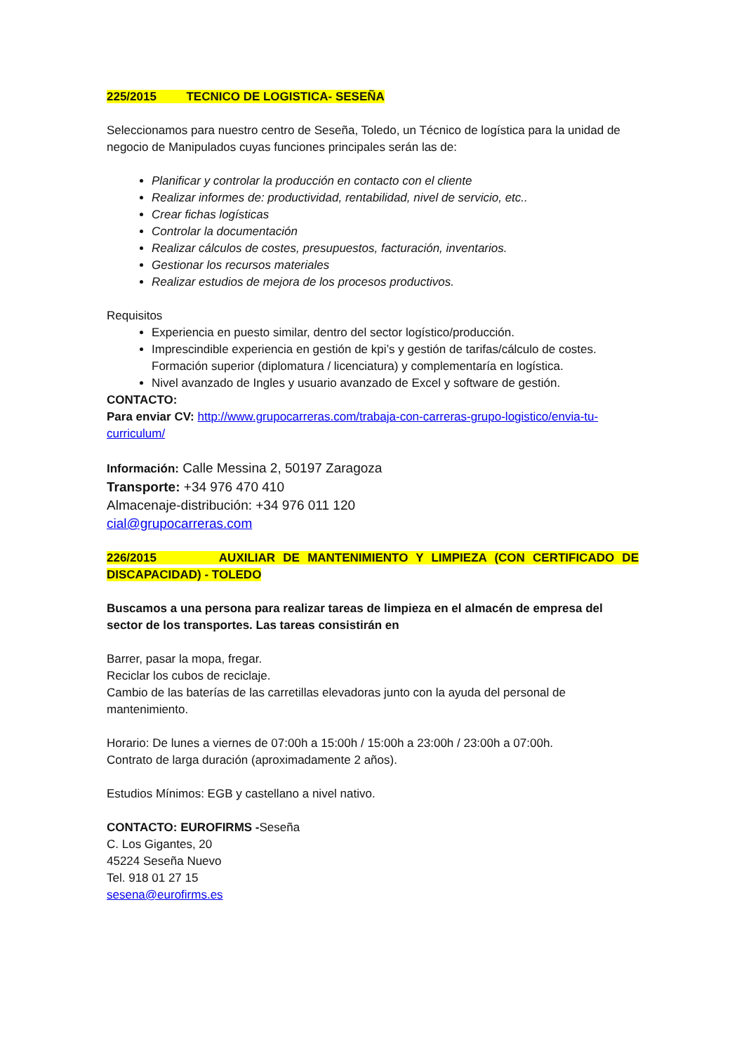225/2015 TECNICO DE LOGISTICA- SESEÑA
Seleccionamos para nuestro centro de Seseña, Toledo, un Técnico de logística para la unidad de negocio de Manipulados cuyas funciones principales serán las de:
Planificar y controlar la producción en contacto con el cliente
Realizar informes de: productividad, rentabilidad, nivel de servicio, etc..
Crear fichas logísticas
Controlar la documentación
Realizar cálculos de costes, presupuestos, facturación, inventarios.
Gestionar los recursos materiales
Realizar estudios de mejora de los procesos productivos.
Requisitos
Experiencia en puesto similar, dentro del sector logístico/producción.
Imprescindible experiencia en gestión de kpi’s y gestión de tarifas/cálculo de costes. Formación superior (diplomatura / licenciatura) y complementaría en logística.
Nivel avanzado de Ingles y usuario avanzado de Excel y software de gestión.
CONTACTO:
Para enviar CV: http://www.grupocarreras.com/trabaja-con-carreras-grupo-logistico/envia-tu-curriculum/
Información: Calle Messina 2, 50197 Zaragoza
Transporte: +34 976 470 410
Almacenaje-distribución: +34 976 011 120
cial@grupocarreras.com
226/2015 AUXILIAR DE MANTENIMIENTO Y LIMPIEZA (CON CERTIFICADO DE DISCAPACIDAD) - TOLEDO
Buscamos a una persona para realizar tareas de limpieza en el almacén de empresa del sector de los transportes. Las tareas consistirán en
Barrer, pasar la mopa, fregar.
Reciclar los cubos de reciclaje.
Cambio de las baterías de las carretillas elevadoras junto con la ayuda del personal de mantenimiento.
Horario: De lunes a viernes de 07:00h a 15:00h / 15:00h a 23:00h / 23:00h a 07:00h.
Contrato de larga duración (aproximadamente 2 años).
Estudios Mínimos: EGB y castellano a nivel nativo.
CONTACTO: EUROFIRMS -Seseña
C. Los Gigantes, 20
45224 Seseña Nuevo
Tel. 918 01 27 15
sesena@eurofirms.es